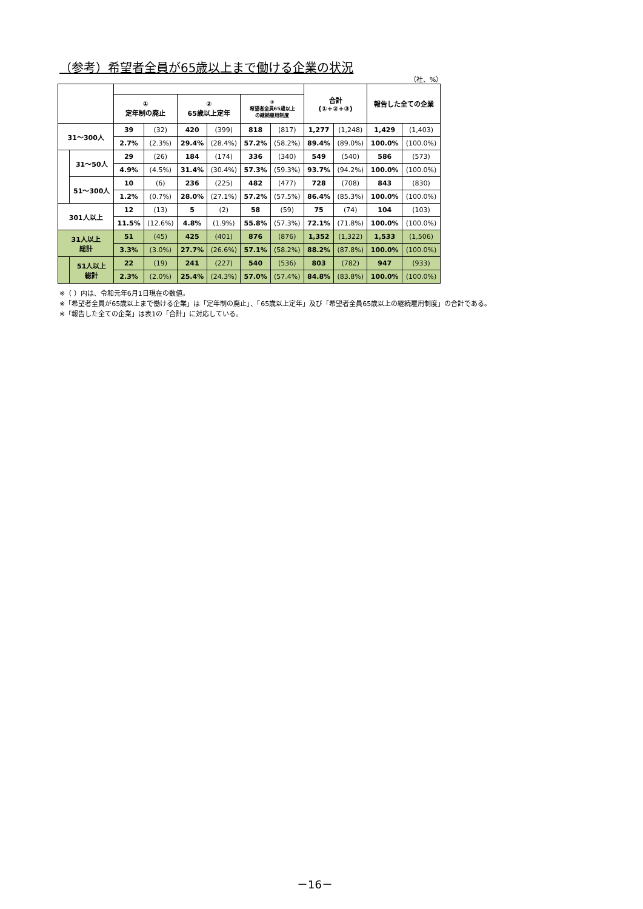（参考）希望者全員が65歳以上まで働ける企業の状況
（社、%）
| | | | | | | | | 合計 (①+②+③) | | 報告した全ての企業 | |
| --- | --- | --- | --- | --- | --- | --- | --- | --- | --- | --- | --- |
| | | ① 定年制の廃止 | | ② 65歳以上定年 | | ③ 希望者全員65歳以上 の継続雇用制度 | | | | | |
| 31～300人 | | 39 | (32) | 420 | (399) | 818 | (817) | 1,277 | (1,248) | 1,429 | (1,403) |
| | | 2.7% | (2.3%) | 29.4% | (28.4%) | 57.2% | (58.2%) | 89.4% | (89.0%) | 100.0% | (100.0%) |
| | 31～50人 | 29 | (26) | 184 | (174) | 336 | (340) | 549 | (540) | 586 | (573) |
| | | 4.9% | (4.5%) | 31.4% | (30.4%) | 57.3% | (59.3%) | 93.7% | (94.2%) | 100.0% | (100.0%) |
| | 51～300人 | 10 | (6) | 236 | (225) | 482 | (477) | 728 | (708) | 843 | (830) |
| | | 1.2% | (0.7%) | 28.0% | (27.1%) | 57.2% | (57.5%) | 86.4% | (85.3%) | 100.0% | (100.0%) |
| 301人以上 | | 12 | (13) | 5 | (2) | 58 | (59) | 75 | (74) | 104 | (103) |
| | | 11.5% | (12.6%) | 4.8% | (1.9%) | 55.8% | (57.3%) | 72.1% | (71.8%) | 100.0% | (100.0%) |
| 31人以上 総計 | | 51 | (45) | 425 | (401) | 876 | (876) | 1,352 | (1,322) | 1,533 | (1,506) |
| | | 3.3% | (3.0%) | 27.7% | (26.6%) | 57.1% | (58.2%) | 88.2% | (87.8%) | 100.0% | (100.0%) |
| | 51人以上 総計 | 22 | (19) | 241 | (227) | 540 | (536) | 803 | (782) | 947 | (933) |
| | | 2.3% | (2.0%) | 25.4% | (24.3%) | 57.0% | (57.4%) | 84.8% | (83.8%) | 100.0% | (100.0%) |
※（ ）内は、令和元年6月1日現在の数値。
※「希望者全員が65歳以上まで働ける企業」は「定年制の廃止」、「65歳以上定年」及び「希望者全員65歳以上の継続雇用制度」の合計である。
※「報告した全ての企業」は表1の「合計」に対応している。
－16－